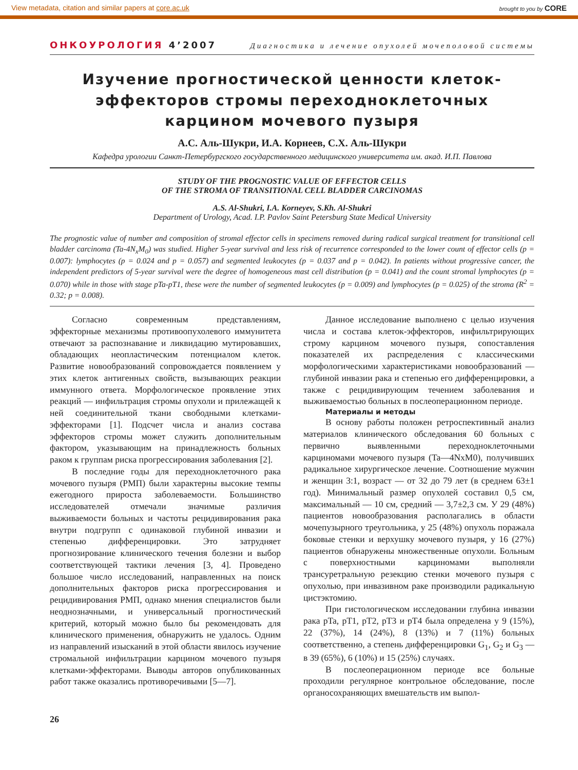View metadata, citation and similar papers at core.ac.uk brought to you by CORE
ОНКОУРОЛОГИЯ 4’2007 Диагностика и лечение опухолей мочеполовой системы
Изучение прогностической ценности клеток-эффекторов стромы переходноклеточных карцином мочевого пузыря
А.С. Аль-Шукри, И.А. Корнеев, С.Х. Аль-Шукри
Кафедра урологии Санкт-Петербургского государственного медицинского университета им. акад. И.П. Павлова
STUDY OF THE PROGNOSTIC VALUE OF EFFECTOR CELLS
OF THE STROMA OF TRANSITIONAL CELL BLADDER CARCINOMAS
A.S. Al-Shukri, I.A. Korneyev, S.Kh. Al-Shukri
Department of Urology, Acad. I.P. Pavlov Saint Petersburg State Medical University
The prognostic value of number and composition of stromal effector cells in specimens removed during radical surgical treatment for transitional cell bladder carcinoma (Ta-4N<sub>x</sub>M<sub>0</sub>) was studied. Higher 5-year survival and less risk of recurrence corresponded to the lower count of effector cells (p = 0.007): lymphocytes (p = 0.024 and p = 0.057) and segmented leukocytes (p = 0.037 and p = 0.042). In patients without progressive cancer, the independent predictors of 5-year survival were the degree of homogeneous mast cell distribution (p = 0.041) and the count stromal lymphocytes (p = 0.070) while in those with stage pTa-pT1, these were the number of segmented leukocytes (p = 0.009) and lymphocytes (p = 0.025) of the stroma (R<sup>2</sup> = 0.32; p = 0.008).
Согласно современным представлениям, эффекторные механизмы противоопухолевого иммунитета отвечают за распознавание и ликвидацию мутировавших, обладающих неопластическим потенциалом клеток. Развитие новообразований сопровождается появлением у этих клеток антигенных свойств, вызывающих реакции иммунного ответа. Морфологическое проявление этих реакций — инфильтрация стромы опухоли и прилежащей к ней соединительной ткани свободными клетками-эффекторами [1]. Подсчет числа и анализ состава эффекторов стромы может служить дополнительным фактором, указывающим на принадлежность больных раком к группам риска прогрессирования заболевания [2].
В последние годы для переходноклеточного рака мочевого пузыря (РМП) были характерны высокие темпы ежегодного прироста заболеваемости. Большинство исследователей отмечали значимые различия выживаемости больных и частоты рецидивирования рака внутри подгрупп с одинаковой глубиной инвазии и степенью дифференцировки. Это затрудняет прогнозирование клинического течения болезни и выбор соответствующей тактики лечения [3, 4]. Проведено большое число исследований, направленных на поиск дополнительных факторов риска прогрессирования и рецидивирования РМП, однако мнения специалистов были неоднозначными, и универсальный прогностический критерий, который можно было бы рекомендовать для клинического применения, обнаружить не удалось. Одним из направлений изысканий в этой области явилось изучение стромальной инфильтрации карцином мочевого пузыря клетками-эффекторами. Выводы авторов опубликованных работ также оказались противоречивыми [5—7].
Данное исследование выполнено с целью изучения числа и состава клеток-эффекторов, инфильтрирующих строму карцином мочевого пузыря, сопоставления показателей их распределения с классическими морфологическими характеристиками новообразований — глубиной инвазии рака и степенью его дифференцировки, а также с рецидивирующим течением заболевания и выживаемостью больных в послеоперационном периоде.
Материалы и методы
В основу работы положен ретроспективный анализ материалов клинического обследования 60 больных с первично выявленными переходноклеточными карциномами мочевого пузыря (Ta—4NxM0), получивших радикальное хирургическое лечение. Соотношение мужчин и женщин 3:1, возраст — от 32 до 79 лет (в среднем 63±1 год). Минимальный размер опухолей составил 0,5 см, максимальный — 10 см, средний — 3,7±2,3 см. У 29 (48%) пациентов новообразования располагались в области мочепузырного треугольника, у 25 (48%) опухоль поражала боковые стенки и верхушку мочевого пузыря, у 16 (27%) пациентов обнаружены множественные опухоли. Больным с поверхностными карциномами выполняли трансуретральную резекцию стенки мочевого пузыря с опухолью, при инвазивном раке производили радикальную цистэктомию.
При гистологическом исследовании глубина инвазии рака pTa, pT1, pT2, pT3 и pT4 была определена у 9 (15%), 22 (37%), 14 (24%), 8 (13%) и 7 (11%) больных соответственно, а степень дифференцировки G<sub>1</sub>, G<sub>2</sub> и G<sub>3</sub> — в 39 (65%), 6 (10%) и 15 (25%) случаях.
В послеоперационном периоде все больные проходили регулярное контрольное обследование, после органосохраняющих вмешательств им выпол-
26